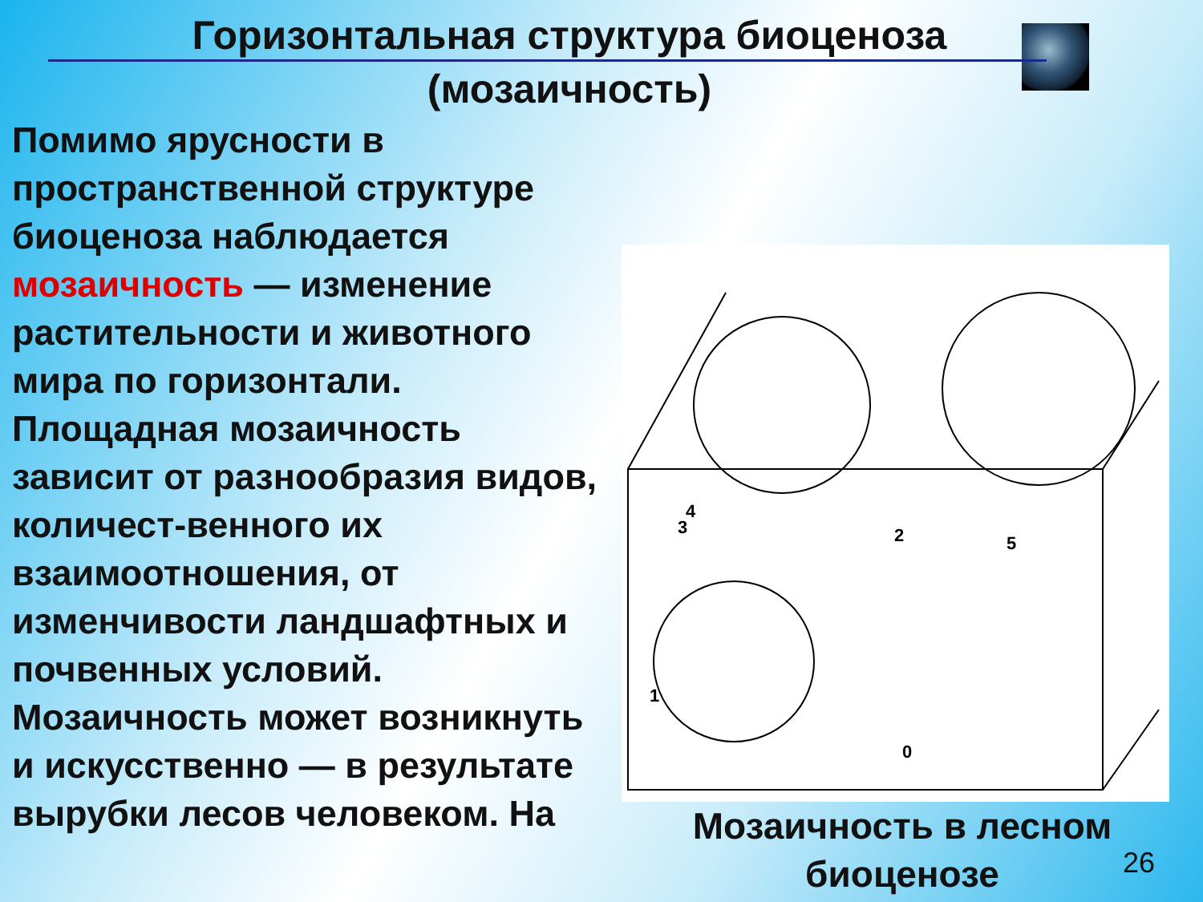Горизонтальная структура биоценоза
(мозаичность)
Помимо ярусности в пространственной структуре биоценоза наблюдается мозаичность — изменение растительности и животного мира по горизонтали. Площадная мозаичность зависит от разнообразия видов, количест-венного их взаимоотношения, от изменчивости ландшафтных и почвенных условий. Мозаичность может возникнуть и искусственно — в результате вырубки лесов человеком. На
4
3
2
5
1
0
Мозаичность в лесном биоценозе
26